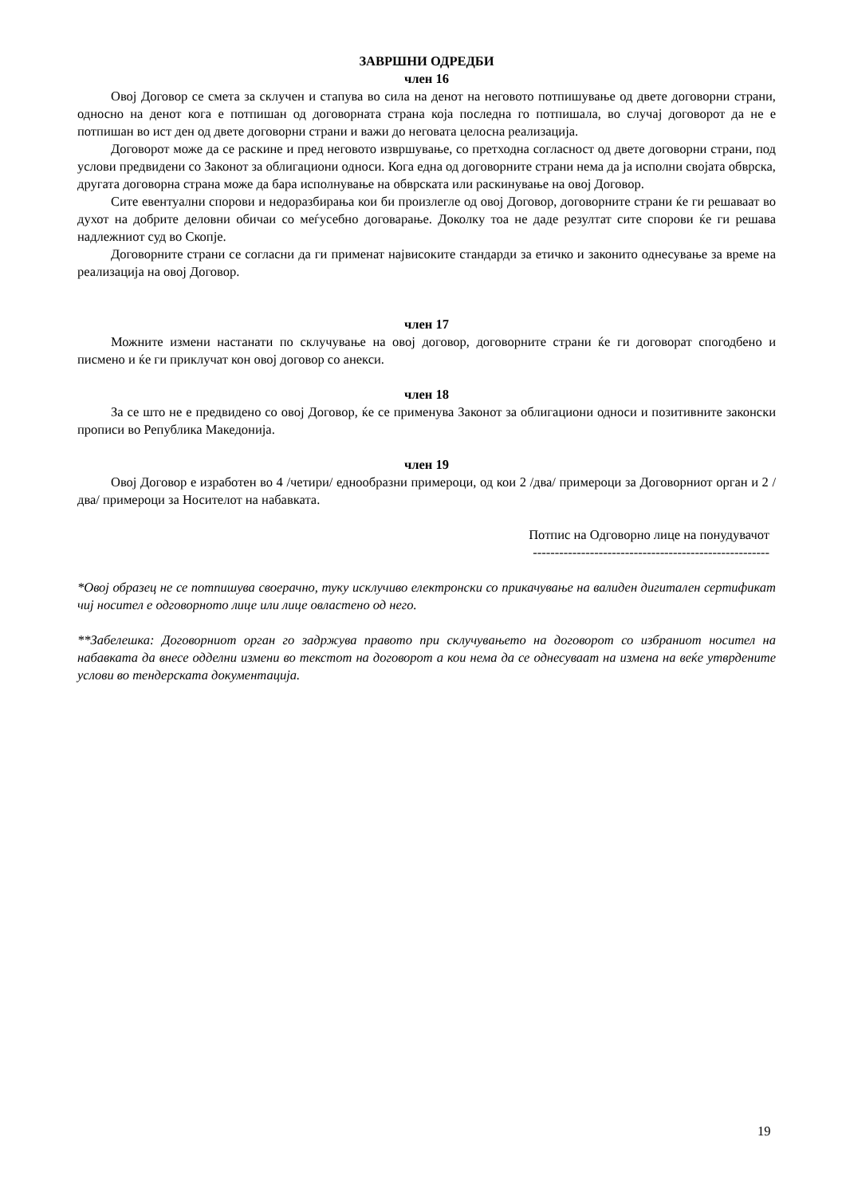ЗАВРШНИ ОДРЕДБИ
член 16
Овој Договор се смета за склучен и стапува во сила на денот на неговото потпишување од двете договорни страни, односно на денот кога е потпишан од договорната страна која последна го потпишала, во случај договорот да не е потпишан во ист ден од двете договорни страни и важи до неговата целосна реализација.
Договорот може да се раскине и пред неговото извршување, со претходна согласност од двете договорни страни, под услови предвидени со Законот за облигациони односи. Кога една од договорните страни нема да ја исполни својата обврска, другата договорна страна може да бара исполнување на обврската или раскинување на овој Договор.
Сите евентуални спорови и недоразбирања кои би произлегле од овој Договор, договорните страни ќе ги решаваат во духот на добрите деловни обичаи со меѓусебно договарање. Доколку тоа не даде резултат сите спорови ќе ги решава надлежниот суд во Скопје.
Договорните страни се согласни да ги применат највисоките стандарди за етичко и законито однесување за време на реализација на овој Договор.
член 17
Можните измени настанати по склучување на овој договор, договорните страни ќе ги договорат спогодбено и писмено и ќе ги приклучат кон овој договор со анекси.
член 18
За се што не е предвидено со овој Договор, ќе се применува Законот за облигациони односи и позитивните законски прописи во Република Македонија.
член 19
Овој Договор е изработен во 4 /четири/ еднообразни примероци, од кои 2 /два/ примероци за Договорниот орган и 2 /два/ примероци за Носителот на набавката.
Потпис на Одговорно лице на понудувачот
------------------------------------------------------
*Овој образец не се потпишува своерачно, туку исклучиво електронски со прикачување на валиден дигитален сертификат чиј носител е одговорното лице или лице овластено од него.
**Забелешка: Договорниот орган го задржува правото при склучувањето на договорот со избраниот носител на набавката да внесе одделни измени во текстот на договорот а кои нема да се однесуваат на измена на веќе утврдените услови во тендерската документација.
19